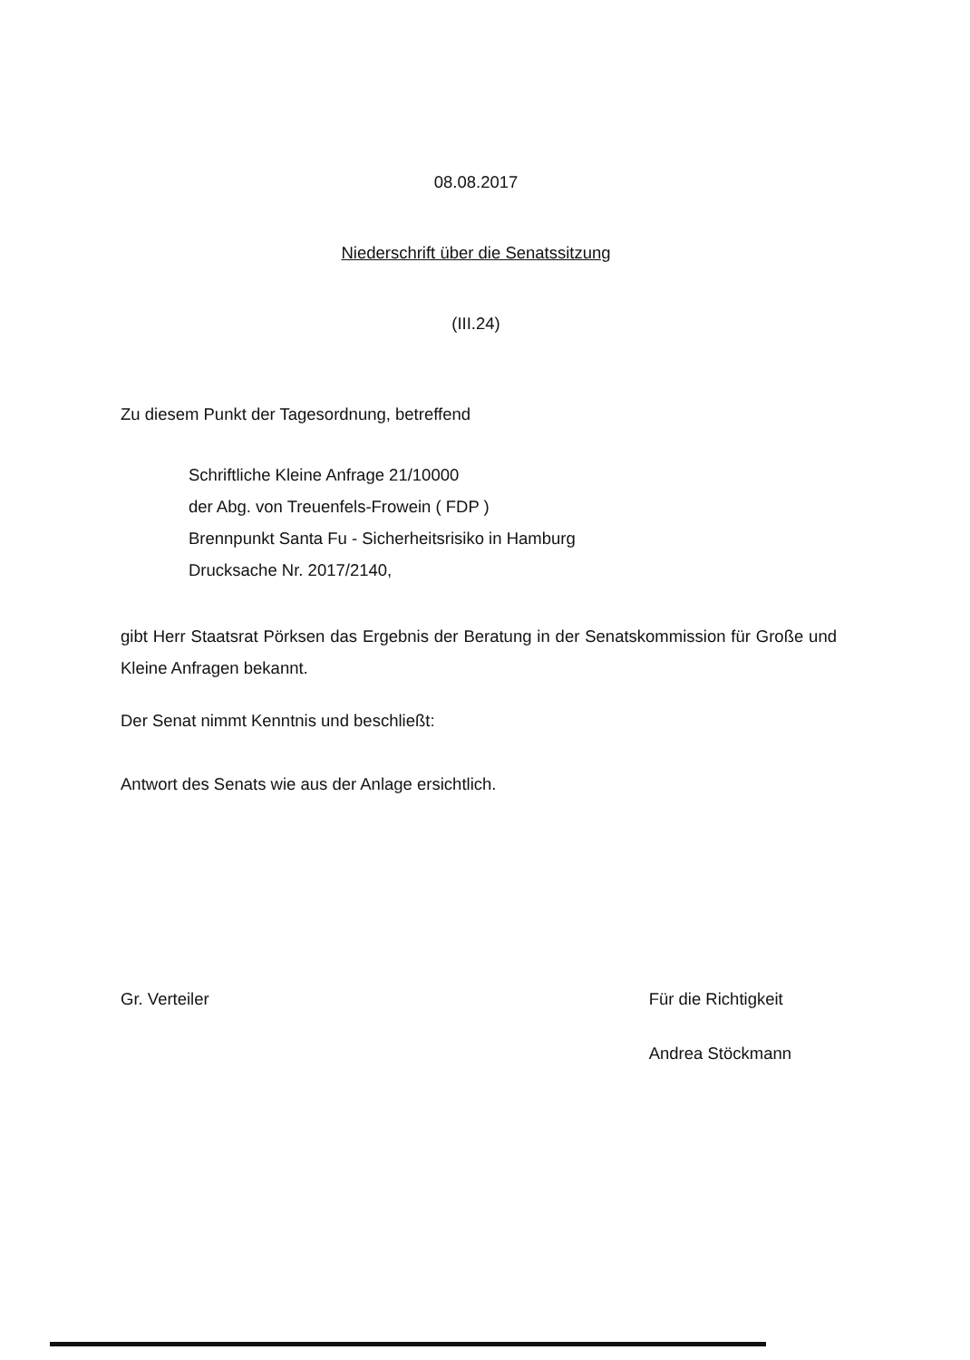08.08.2017
Niederschrift über die Senatssitzung
(III.24)
Zu diesem Punkt der Tagesordnung, betreffend
Schriftliche Kleine Anfrage 21/10000
der Abg. von Treuenfels-Frowein ( FDP )
Brennpunkt Santa Fu - Sicherheitsrisiko in Hamburg
Drucksache Nr. 2017/2140,
gibt Herr Staatsrat Pörksen das Ergebnis der Beratung in der Senatskommission für Große und Kleine Anfragen bekannt.
Der Senat nimmt Kenntnis und beschließt:
Antwort des Senats wie aus der Anlage ersichtlich.
Gr. Verteiler Für die Richtigkeit
Andrea Stöckmann